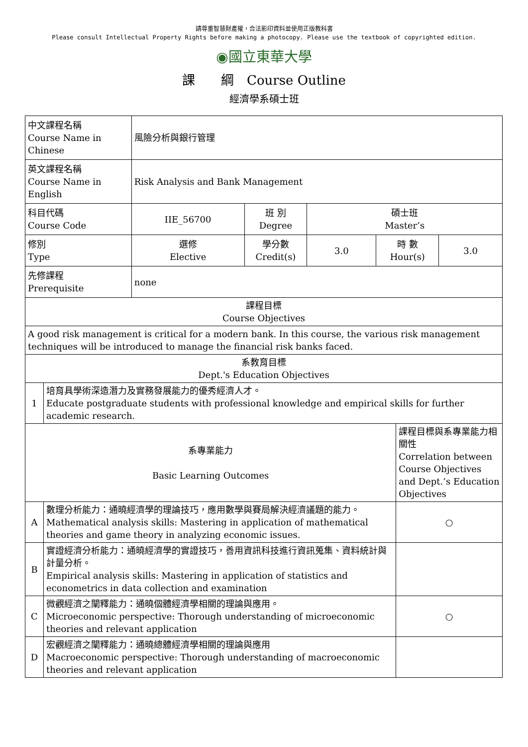請尊重智慧財產權，合法影印資料並使用正版教科書
Please consult Intellectual Property Rights before making a photocopy. Please use the textbook of copyrighted edition.
◉國立東華大學
課　　綱　Course Outline
經濟學系碩士班
| 中文課程名稱 Course Name in Chinese | | 風險分析與銀行管理 | | | | | |
| 英文課程名稱 Course Name in English | | Risk Analysis and Bank Management | | | | | |
| 科目代碼 Course Code | | IIE_56700 | 班 別 Degree | 碩士班 Master’s | | | |
| 修別 Type | | 選修 Elective | 學分數 Credit(s) | 3.0 | 時 數 Hour(s) | | 3.0 |
| 先修課程 Prerequisite | | none | | | | | |
| 課程目標 Course Objectives | | | | | | | |
| A good risk management is critical for a modern bank. In this course, the various risk management techniques will be introduced to manage the financial risk banks faced. | | | | | | | |
| 系教育目標 Dept.'s Education Objectives | | | | | | | |
| 1 | 培育具學術深造潛力及實務發展能力的優秀經濟人才。 Educate postgraduate students with professional knowledge and empirical skills for further academic research. | | | | | | |
| 系專業能力 Basic Learning Outcomes | | | | | | 課程目標與系專業能力相關性 Correlation between Course Objectives and Dept.’s Education Objectives | |
| A | 數理分析能力：通曉經濟學的理論技巧，應用數學與賽局解決經濟議題的能力。 Mathematical analysis skills: Mastering in application of mathematical theories and game theory in analyzing economic issues. | | | | | ○ | |
| B | 實證經濟分析能力：通曉經濟學的實證技巧，善用資訊科技進行資訊蒐集、資料統計與計量分析。 Empirical analysis skills: Mastering in application of statistics and econometrics in data collection and examination | | | | | | |
| C | 微觀經濟之闡釋能力：通曉個體經濟學相關的理論與應用。 Microeconomic perspective: Thorough understanding of microeconomic theories and relevant application | | | | | ○ | |
| D | 宏觀經濟之闡釋能力：通曉總體經濟學相關的理論與應用 Macroeconomic perspective: Thorough understanding of macroeconomic theories and relevant application | | | | | | |